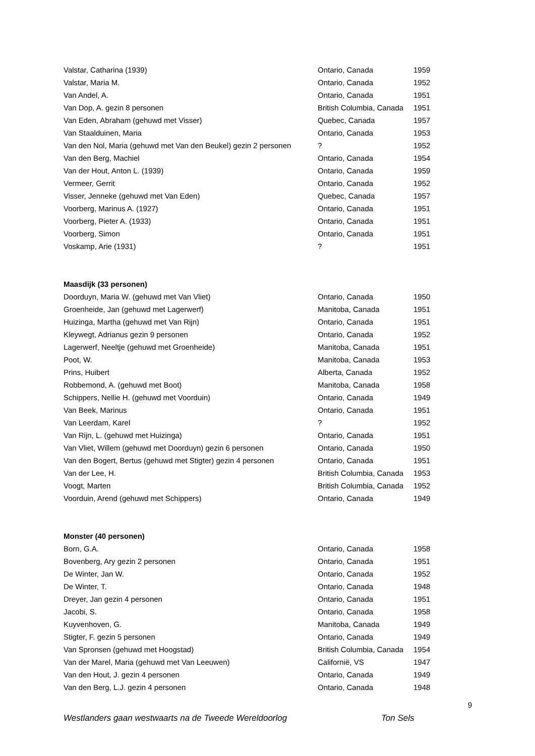| Valstar, Catharina (1939) | Ontario, Canada | 1959 |
| Valstar, Maria M. | Ontario, Canada | 1952 |
| Van Andel, A. | Ontario, Canada | 1951 |
| Van Dop, A. gezin 8 personen | British Columbia, Canada | 1951 |
| Van Eden, Abraham (gehuwd met Visser) | Quebec, Canada | 1957 |
| Van Staalduinen, Maria | Ontario, Canada | 1953 |
| Van den Nol, Maria (gehuwd met Van den Beukel) gezin 2 personen | ? | 1952 |
| Van den Berg, Machiel | Ontario, Canada | 1954 |
| Van der Hout, Anton L. (1939) | Ontario, Canada | 1959 |
| Vermeer, Gerrit | Ontario, Canada | 1952 |
| Visser, Jenneke (gehuwd met Van Eden) | Quebec, Canada | 1957 |
| Voorberg, Marinus A. (1927) | Ontario, Canada | 1951 |
| Voorberg, Pieter A. (1933) | Ontario, Canada | 1951 |
| Voorberg, Simon | Ontario, Canada | 1951 |
| Voskamp, Arie (1931) | ? | 1951 |
| Maasdijk (33 personen) | | |
| Doorduyn, Maria W. (gehuwd met Van Vliet) | Ontario, Canada | 1950 |
| Groenheide, Jan (gehuwd met Lagerwerf) | Manitoba, Canada | 1951 |
| Huizinga, Martha (gehuwd met Van Rijn) | Ontario, Canada | 1951 |
| Kleywegt, Adrianus gezin 9 personen | Ontario, Canada | 1952 |
| Lagerwerf, Neeltje (gehuwd met Groenheide) | Manitoba, Canada | 1951 |
| Poot, W. | Manitoba, Canada | 1953 |
| Prins, Huibert | Alberta, Canada | 1952 |
| Robbemond, A. (gehuwd met Boot) | Manitoba, Canada | 1958 |
| Schippers, Nellie H. (gehuwd met Voorduin) | Ontario, Canada | 1949 |
| Van Beek, Marinus | Ontario, Canada | 1951 |
| Van Leerdam, Karel | ? | 1952 |
| Van Rijn, L. (gehuwd met Huizinga) | Ontario, Canada | 1951 |
| Van Vliet, Willem (gehuwd met Doorduyn) gezin 6 personen | Ontario, Canada | 1950 |
| Van den Bogert, Bertus (gehuwd met Stigter) gezin 4 personen | Ontario, Canada | 1951 |
| Van der Lee, H. | British Columbia, Canada | 1953 |
| Voogt, Marten | British Columbia, Canada | 1952 |
| Voorduin, Arend (gehuwd met Schippers) | Ontario, Canada | 1949 |
| Monster (40 personen) | | |
| Born, G.A. | Ontario, Canada | 1958 |
| Bovenberg, Ary gezin 2 personen | Ontario, Canada | 1951 |
| De Winter, Jan W. | Ontario, Canada | 1952 |
| De Winter, T. | Ontario, Canada | 1948 |
| Dreyer, Jan gezin 4 personen | Ontario, Canada | 1951 |
| Jacobi, S. | Ontario, Canada | 1958 |
| Kuyvenhoven, G. | Manitoba, Canada | 1949 |
| Stigter, F. gezin 5 personen | Ontario, Canada | 1949 |
| Van Spronsen (gehuwd met Hoogstad) | British Columbia, Canada | 1954 |
| Van der Marel, Maria (gehuwd met Van Leeuwen) | Californië, VS | 1947 |
| Van den Hout, J. gezin 4 personen | Ontario, Canada | 1949 |
| Van den Berg, L.J. gezin 4 personen | Ontario, Canada | 1948 |
9
Westlanders gaan westwaarts na de Tweede Wereldoorlog Ton Sels